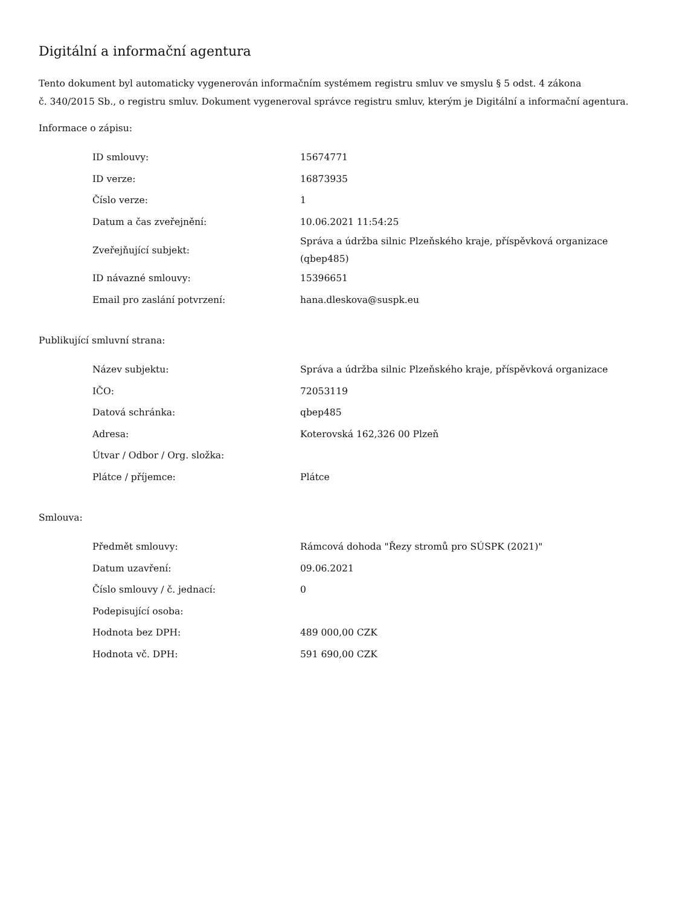Digitální a informační agentura
Tento dokument byl automaticky vygenerován informačním systémem registru smluv ve smyslu § 5 odst. 4 zákona
č. 340/2015 Sb., o registru smluv. Dokument vygeneroval správce registru smluv, kterým je Digitální a informační agentura.
Informace o zápisu:
| ID smlouvy: | 15674771 |
| ID verze: | 16873935 |
| Číslo verze: | 1 |
| Datum a čas zveřejnění: | 10.06.2021 11:54:25 |
| Zveřejňující subjekt: | Správa a údržba silnic Plzeňského kraje, příspěvková organizace (qbep485) |
| ID návazné smlouvy: | 15396651 |
| Email pro zaslání potvrzení: | hana.dleskova@suspk.eu |
Publikující smluvní strana:
| Název subjektu: | Správa a údržba silnic Plzeňského kraje, příspěvková organizace |
| IČO: | 72053119 |
| Datová schránka: | qbep485 |
| Adresa: | Koterovská 162,326 00 Plzeň |
| Útvar / Odbor / Org. složka: | |
| Plátce / příjemce: | Plátce |
Smlouva:
| Předmět smlouvy: | Rámcová dohoda "Řezy stromů pro SÚSPK (2021)" |
| Datum uzavření: | 09.06.2021 |
| Číslo smlouvy / č. jednací: | 0 |
| Podepisující osoba: | |
| Hodnota bez DPH: | 489 000,00 CZK |
| Hodnota vč. DPH: | 591 690,00 CZK |